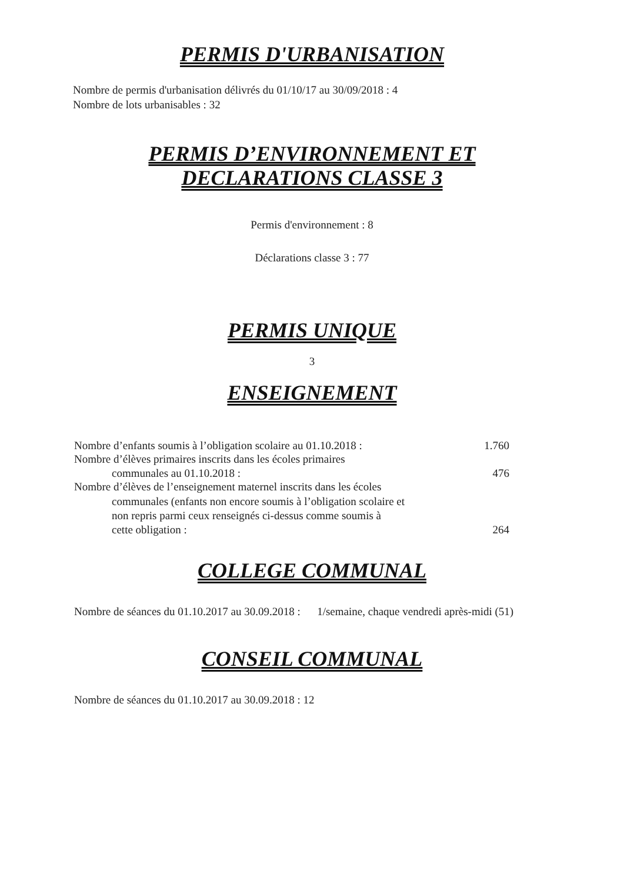PERMIS D'URBANISATION
Nombre de permis d'urbanisation délivrés du 01/10/17 au 30/09/2018 : 4
Nombre de lots urbanisables : 32
PERMIS D’ENVIRONNEMENT ET
DECLARATIONS CLASSE 3
Permis d'environnement : 8
Déclarations classe 3 : 77
PERMIS UNIQUE
3
ENSEIGNEMENT
Nombre d’enfants soumis à l’obligation scolaire au 01.10.2018 : 1.760
Nombre d’élèves primaires inscrits dans les écoles primaires
communales au 01.10.2018 : 476
Nombre d’élèves de l’enseignement maternel inscrits dans les écoles
communales (enfants non encore soumis à l’obligation scolaire et
non repris parmi ceux renseignés ci-dessus comme soumis à
cette obligation : 264
COLLEGE COMMUNAL
Nombre de séances du 01.10.2017 au 30.09.2018 : 1/semaine, chaque vendredi après-midi (51)
CONSEIL COMMUNAL
Nombre de séances du 01.10.2017 au 30.09.2018 : 12